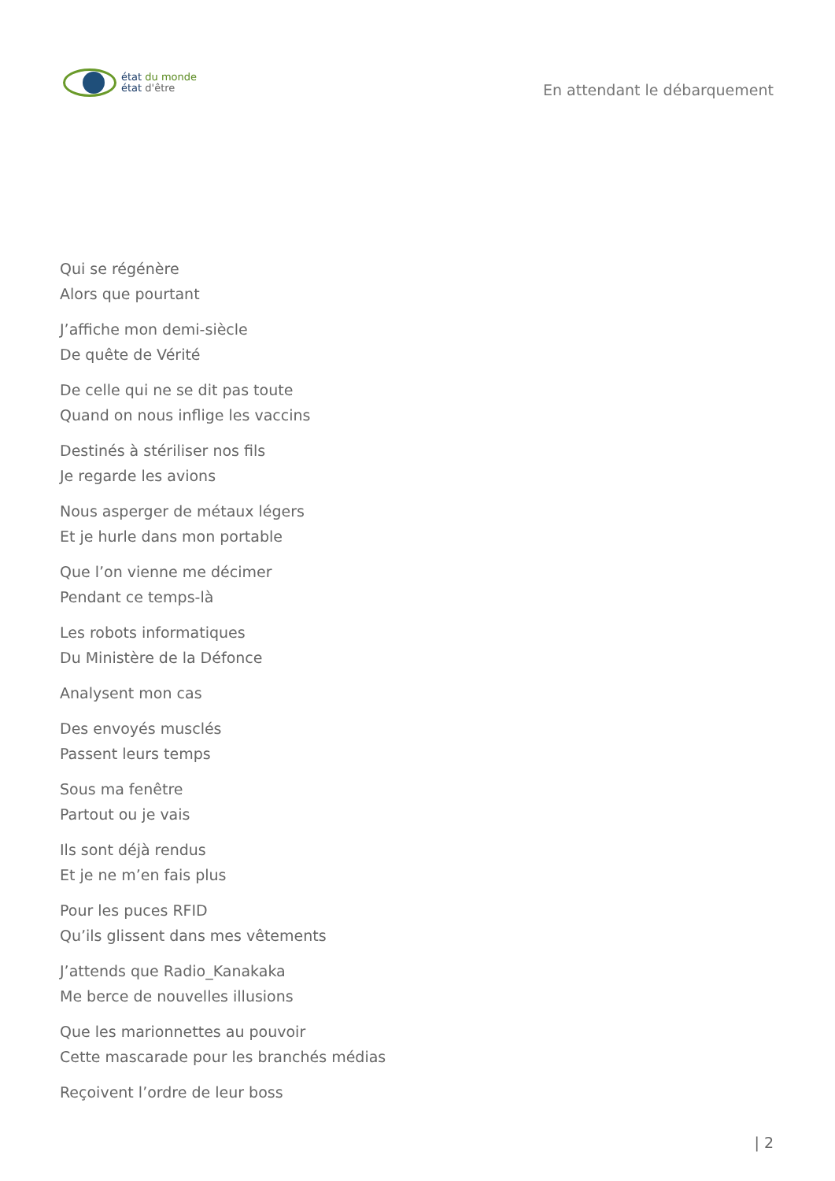état du monde
état d'être
En attendant le débarquement
Qui se régénère
Alors que pourtant
J’affiche mon demi-siècle
De quête de Vérité
De celle qui ne se dit pas toute
Quand on nous inflige les vaccins
Destinés à stériliser nos fils
Je regarde les avions
Nous asperger de métaux légers
Et je hurle dans mon portable
Que l’on vienne me décimer
Pendant ce temps-là
Les robots informatiques
Du Ministère de la Défonce
Analysent mon cas
Des envoyés musclés
Passent leurs temps
Sous ma fenêtre
Partout ou je vais
Ils sont déjà rendus
Et je ne m’en fais plus
Pour les puces RFID
Qu’ils glissent dans mes vêtements
J’attends que Radio_Kanakaka
Me berce de nouvelles illusions
Que les marionnettes au pouvoir
Cette mascarade pour les branchés médias
Reçoivent l’ordre de leur boss
| 2